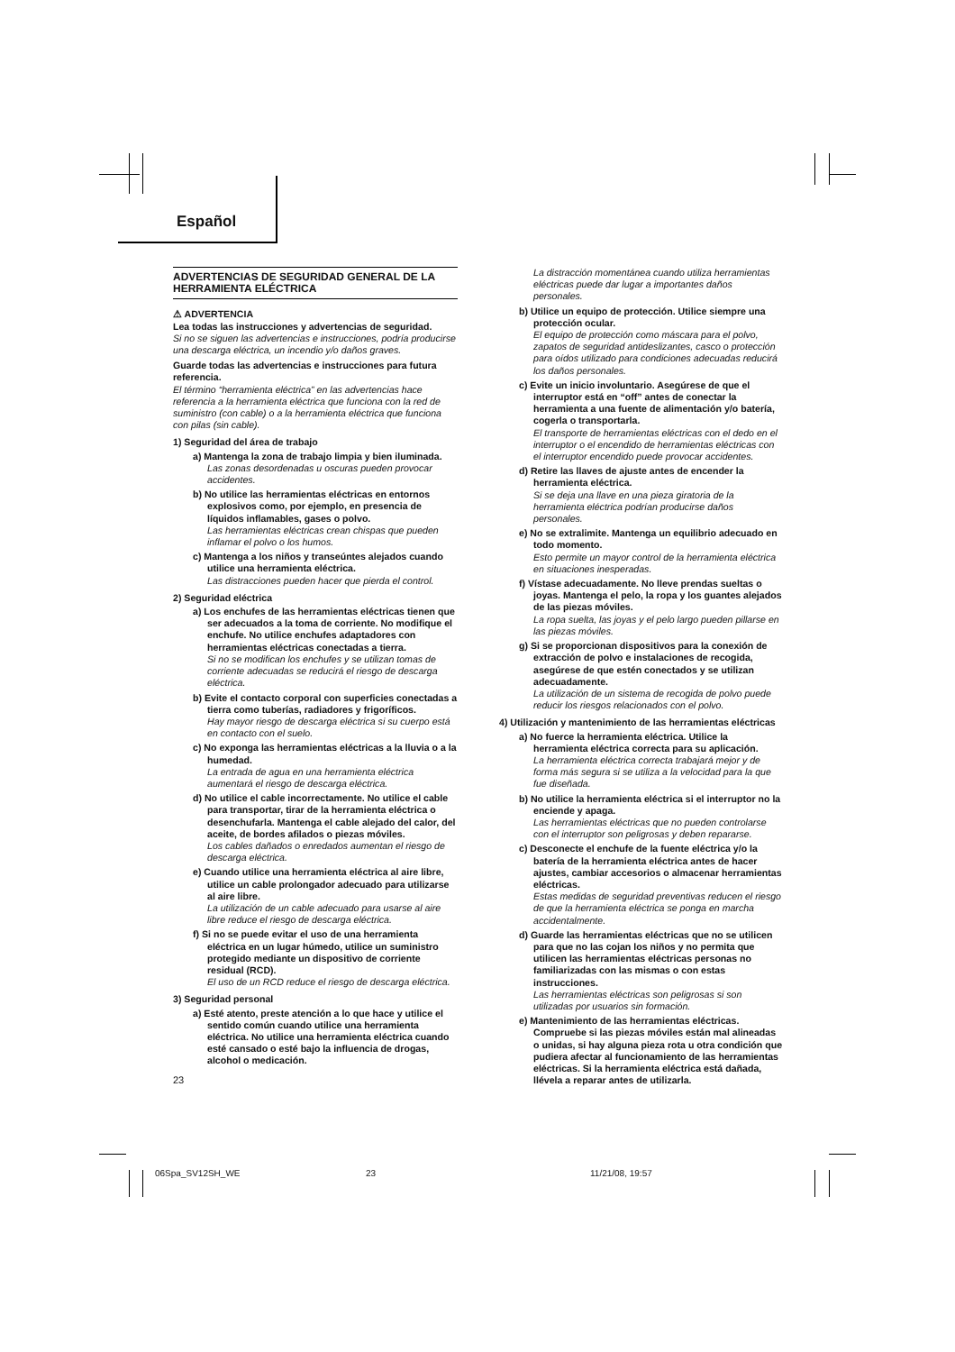Español
ADVERTENCIAS DE SEGURIDAD GENERAL DE LA HERRAMIENTA ELÉCTRICA
⚠ ADVERTENCIA
Lea todas las instrucciones y advertencias de seguridad.
Si no se siguen las advertencias e instrucciones, podría producirse una descarga eléctrica, un incendio y/o daños graves.
Guarde todas las advertencias e instrucciones para futura referencia.
El término “herramienta eléctrica” en las advertencias hace referencia a la herramienta eléctrica que funciona con la red de suministro (con cable) o a la herramienta eléctrica que funciona con pilas (sin cable).
1) Seguridad del área de trabajo
a) Mantenga la zona de trabajo limpia y bien iluminada.
Las zonas desordenadas u oscuras pueden provocar accidentes.
b) No utilice las herramientas eléctricas en entornos explosivos como, por ejemplo, en presencia de líquidos inflamables, gases o polvo.
Las herramientas eléctricas crean chispas que pueden inflamar el polvo o los humos.
c) Mantenga a los niños y transeúntes alejados cuando utilice una herramienta eléctrica.
Las distracciones pueden hacer que pierda el control.
2) Seguridad eléctrica
a) Los enchufes de las herramientas eléctricas tienen que ser adecuados a la toma de corriente. No modifique el enchufe. No utilice enchufes adaptadores con herramientas eléctricas conectadas a tierra.
Si no se modifican los enchufes y se utilizan tomas de corriente adecuadas se reducirá el riesgo de descarga eléctrica.
b) Evite el contacto corporal con superficies conectadas a tierra como tuberías, radiadores y frigoríficos.
Hay mayor riesgo de descarga eléctrica si su cuerpo está en contacto con el suelo.
c) No exponga las herramientas eléctricas a la lluvia o a la humedad.
La entrada de agua en una herramienta eléctrica aumentará el riesgo de descarga eléctrica.
d) No utilice el cable incorrectamente. No utilice el cable para transportar, tirar de la herramienta eléctrica o desenchufarla. Mantenga el cable alejado del calor, del aceite, de bordes afilados o piezas móviles.
Los cables dañados o enredados aumentan el riesgo de descarga eléctrica.
e) Cuando utilice una herramienta eléctrica al aire libre, utilice un cable prolongador adecuado para utilizarse al aire libre.
La utilización de un cable adecuado para usarse al aire libre reduce el riesgo de descarga eléctrica.
f) Si no se puede evitar el uso de una herramienta eléctrica en un lugar húmedo, utilice un suministro protegido mediante un dispositivo de corriente residual (RCD).
El uso de un RCD reduce el riesgo de descarga eléctrica.
3) Seguridad personal
a) Esté atento, preste atención a lo que hace y utilice el sentido común cuando utilice una herramienta eléctrica. No utilice una herramienta eléctrica cuando esté cansado o esté bajo la influencia de drogas, alcohol o medicación.
23
La distracción momentánea cuando utiliza herramientas eléctricas puede dar lugar a importantes daños personales.
b) Utilice un equipo de protección. Utilice siempre una protección ocular.
El equipo de protección como máscara para el polvo, zapatos de seguridad antideslizantes, casco o protección para oídos utilizado para condiciones adecuadas reducirá los daños personales.
c) Evite un inicio involuntario. Asegúrese de que el interruptor está en “off” antes de conectar la herramienta a una fuente de alimentación y/o batería, cogerla o transportarla.
El transporte de herramientas eléctricas con el dedo en el interruptor o el encendido de herramientas eléctricas con el interruptor encendido puede provocar accidentes.
d) Retire las llaves de ajuste antes de encender la herramienta eléctrica.
Si se deja una llave en una pieza giratoria de la herramienta eléctrica podrían producirse daños personales.
e) No se extralimite. Mantenga un equilibrio adecuado en todo momento.
Esto permite un mayor control de la herramienta eléctrica en situaciones inesperadas.
f) Vístase adecuadamente. No lleve prendas sueltas o joyas. Mantenga el pelo, la ropa y los guantes alejados de las piezas móviles.
La ropa suelta, las joyas y el pelo largo pueden pillarse en las piezas móviles.
g) Si se proporcionan dispositivos para la conexión de extracción de polvo e instalaciones de recogida, asegúrese de que estén conectados y se utilizan adecuadamente.
La utilización de un sistema de recogida de polvo puede reducir los riesgos relacionados con el polvo.
4) Utilización y mantenimiento de las herramientas eléctricas
a) No fuerce la herramienta eléctrica. Utilice la herramienta eléctrica correcta para su aplicación.
La herramienta eléctrica correcta trabajará mejor y de forma más segura si se utiliza a la velocidad para la que fue diseñada.
b) No utilice la herramienta eléctrica si el interruptor no la enciende y apaga.
Las herramientas eléctricas que no pueden controlarse con el interruptor son peligrosas y deben repararse.
c) Desconecte el enchufe de la fuente eléctrica y/o la batería de la herramienta eléctrica antes de hacer ajustes, cambiar accesorios o almacenar herramientas eléctricas.
Estas medidas de seguridad preventivas reducen el riesgo de que la herramienta eléctrica se ponga en marcha accidentalmente.
d) Guarde las herramientas eléctricas que no se utilicen para que no las cojan los niños y no permita que utilicen las herramientas eléctricas personas no familiarizadas con las mismas o con estas instrucciones.
Las herramientas eléctricas son peligrosas si son utilizadas por usuarios sin formación.
e) Mantenimiento de las herramientas eléctricas. Compruebe si las piezas móviles están mal alineadas o unidas, si hay alguna pieza rota u otra condición que pudiera afectar al funcionamiento de las herramientas eléctricas. Si la herramienta eléctrica está dañada, llévela a reparar antes de utilizarla.
06Spa_SV12SH_WE 23 11/21/08, 19:57